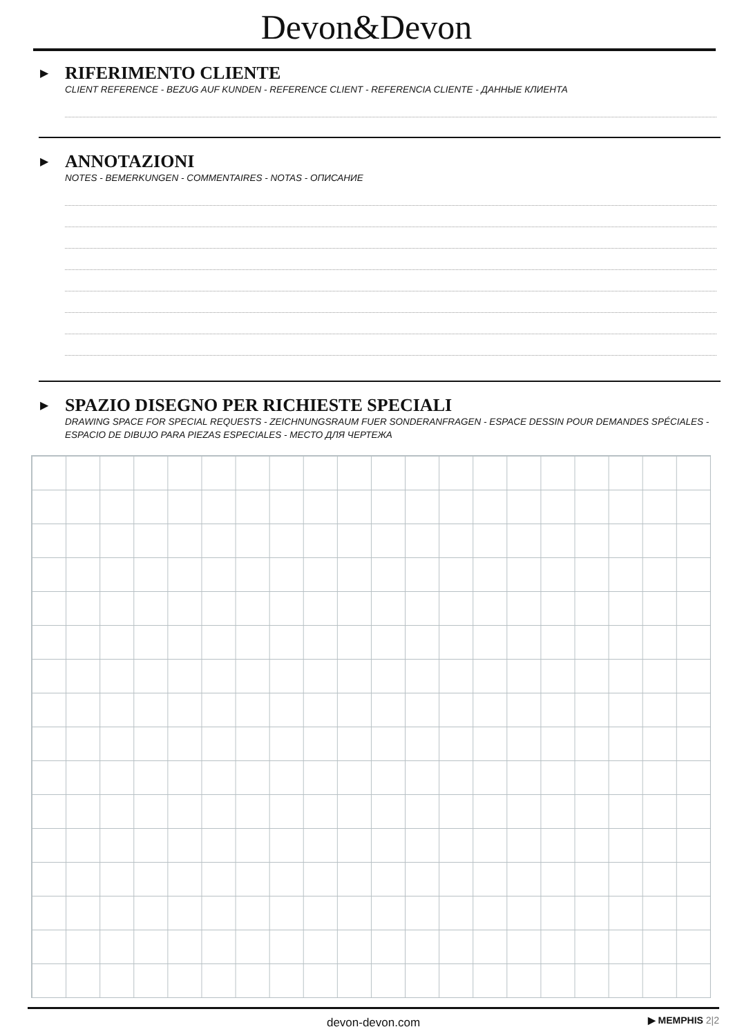Devon&Devon
▶
RIFERIMENTO CLIENTE
CLIENT REFERENCE - BEZUG AUF KUNDEN - REFERENCE CLIENT - REFERENCIA CLIENTE - ДАННЫЕ КЛИЕНТА
▶
ANNOTAZIONI
NOTES - BEMERKUNGEN - COMMENTAIRES - NOTAS - ОПИСАНИЕ
▶
SPAZIO DISEGNO PER RICHIESTE SPECIALI
DRAWING SPACE FOR SPECIAL REQUESTS - ZEICHNUNGSRAUM FUER SONDERANFRAGEN - ESPACE DESSIN POUR DEMANDES SPÉCIALES - ESPACIO DE DIBUJO PARA PIEZAS ESPECIALES - МЕСТО ДЛЯ ЧЕРТЕЖА
devon-devon.com ▶ MEMPHIS 2|2